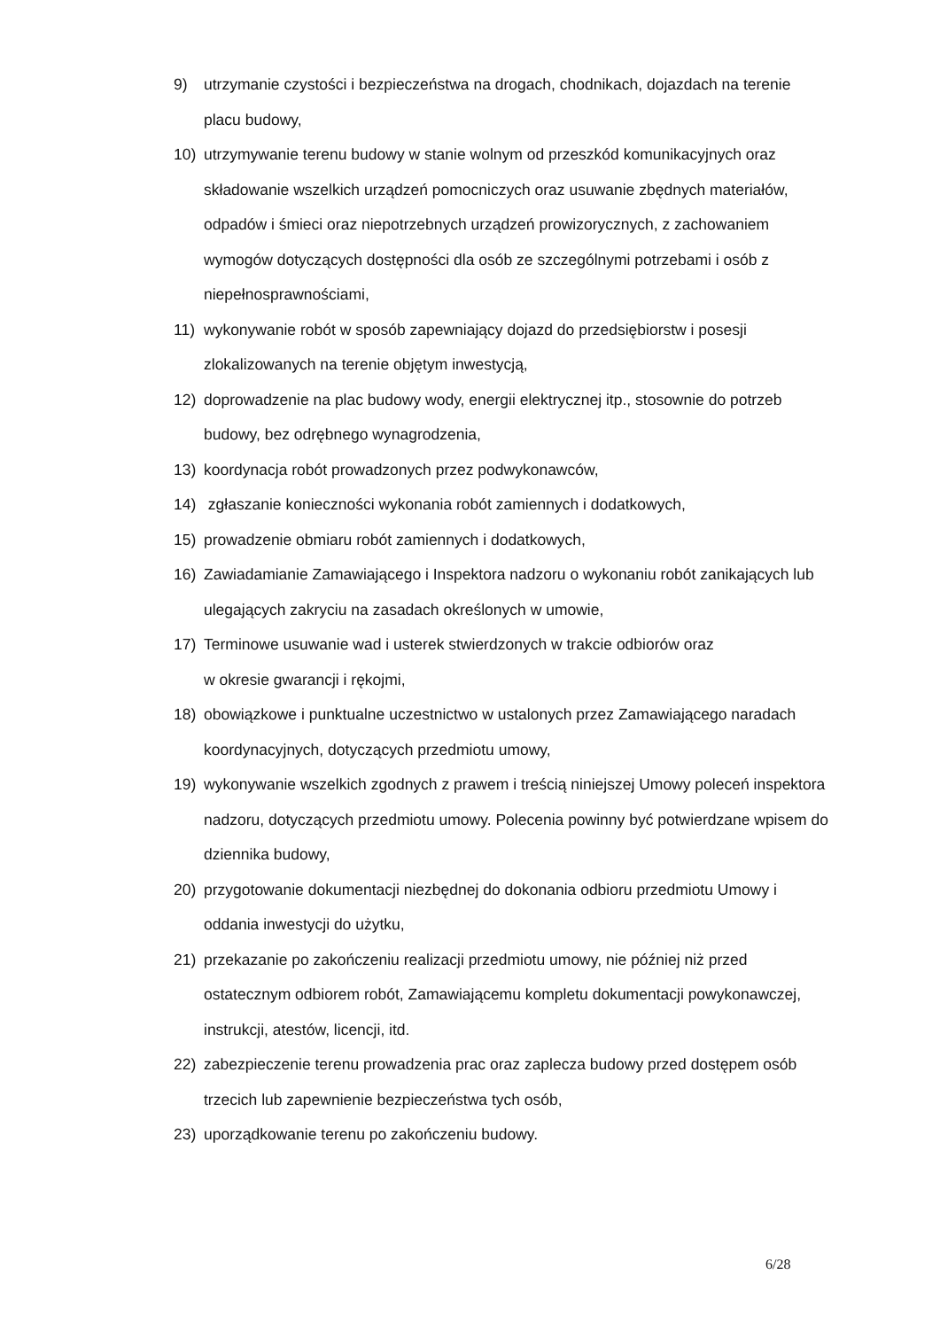9) utrzymanie czystości i bezpieczeństwa na drogach, chodnikach, dojazdach na terenie placu budowy,
10) utrzymywanie terenu budowy w stanie wolnym od przeszkód komunikacyjnych oraz składowanie wszelkich urządzeń pomocniczych oraz usuwanie zbędnych materiałów, odpadów i śmieci oraz niepotrzebnych urządzeń prowizorycznych, z zachowaniem wymogów dotyczących dostępności dla osób ze szczególnymi potrzebami i osób z niepełnosprawnościami,
11) wykonywanie robót w sposób zapewniający dojazd do przedsiębiorstw i posesji zlokalizowanych na terenie objętym inwestycją,
12) doprowadzenie na plac budowy wody, energii elektrycznej itp., stosownie do potrzeb budowy, bez odrębnego wynagrodzenia,
13) koordynacja robót prowadzonych przez podwykonawców,
14) zgłaszanie konieczności wykonania robót zamiennych i dodatkowych,
15) prowadzenie obmiaru robót zamiennych i dodatkowych,
16) Zawiadamianie Zamawiającego i Inspektora nadzoru o wykonaniu robót zanikających lub ulegających zakryciu na zasadach określonych w umowie,
17) Terminowe usuwanie wad i usterek stwierdzonych w trakcie odbiorów oraz
w okresie gwarancji i rękojmi,
18) obowiązkowe i punktualne uczestnictwo w ustalonych przez Zamawiającego naradach koordynacyjnych, dotyczących przedmiotu umowy,
19) wykonywanie wszelkich zgodnych z prawem i treścią niniejszej Umowy poleceń inspektora nadzoru, dotyczących przedmiotu umowy. Polecenia powinny być potwierdzane wpisem do dziennika budowy,
20) przygotowanie dokumentacji niezbędnej do dokonania odbioru przedmiotu Umowy i oddania inwestycji do użytku,
21) przekazanie po zakończeniu realizacji przedmiotu umowy, nie później niż przed ostatecznym odbiorem robót, Zamawiającemu kompletu dokumentacji powykonawczej, instrukcji, atestów, licencji, itd.
22) zabezpieczenie terenu prowadzenia prac oraz zaplecza budowy przed dostępem osób trzecich lub zapewnienie bezpieczeństwa tych osób,
23) uporządkowanie terenu po zakończeniu budowy.
6/28